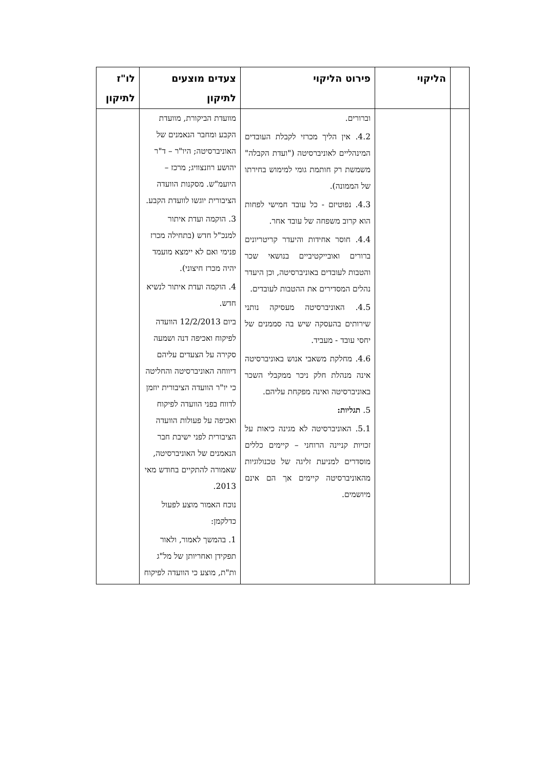| | הליקוי | פירוט הליקוי | צעדים מוצעים לתיקון | לו"ז לתיקון |
| --- | --- | --- | --- | --- |
| | | וברורים. 4.2. אין הליך מכרזי לקבלת העובדים המינהליים לאוניברסיטה ("ועדת הקבלה" משמשת רק חותמת גומי למימוש בחירתו של הממונה). 4.3. נפוטיזם - כל עובד חמישי לפחות הוא קרוב משפחה של עובד אחר. 4.4. חוסר אחידות והיעדר קריטריונים ברורים ואובייקטיביים בנושאי שכר והטבות לעובדים באוניברסיטה, וכן היעדר נהלים המסדירים את ההטבות לעובדים. 4.5. האוניברסיטה מעסיקה נותני שירותים בהעסקה שיש בה סממנים של יחסי עובד - מעביד. 4.6. מחלקת משאבי אנוש באוניברסיטה אינה מנהלת חלק ניכר ממקבלי השכר באוניברסיטה ואינה מפקחת עליהם. 5. תגליות: 5.1. האוניברסיטה לא מגינה כיאות על זכויות קניינה הרוחני – קיימים כללים מוסדרים למניעת זליגה של טכנולוגיות מהאוניברסיטה קיימים אך הם אינם מיושמים. | מוועדת הביקורת, מוועדת הקבע ומחבר הנאמנים של האוניברסיטה; היו"ר – ד"ר יהושע רוזנצוויג; מרכז – היועמ"ש. מסקנות הוועדה הציבורית יוגשו לוועדת הקבע. 3. הוקמה ועדת איתור למנכ"ל חדש (בתחילה מכרז פנימי ואם לא יימצא מועמד יהיה מכרז חיצוני). 4. הוקמה ועדת איתור לנשיא חדש. ביום 12/2/2013 הוועדה לפיקוח ואכיפה דנה ושמעה סקירה על הצעדים עליהם דיווחה האוניברסיטה והחליטה כי יו"ר הוועדה הציבורית יוזמן לדווח בפני הוועדה לפיקוח ואכיפה על פעולות הוועדה הציבורית לפני ישיבת חבר הנאמנים של האוניברסיטה, שאמורה להתקיים בחודש מאי 2013. נוכח האמור מוצע לפעול כדלקמן: 1. בהמשך לאמור, ולאור תפקידן ואחריותן של מל"ג ות"ת, מוצע כי הוועדה לפיקוח | |